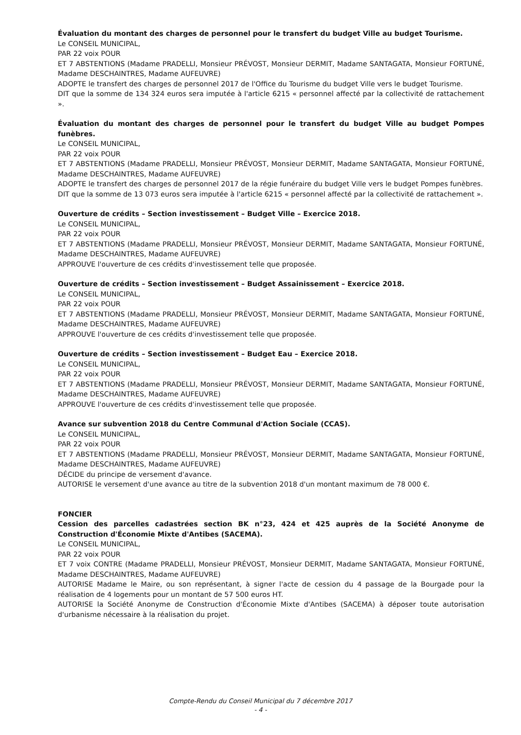Évaluation du montant des charges de personnel pour le transfert du budget Ville au budget Tourisme.
Le CONSEIL MUNICIPAL,
PAR 22 voix POUR
ET 7 ABSTENTIONS (Madame PRADELLI, Monsieur PRÉVOST, Monsieur DERMIT, Madame SANTAGATA, Monsieur FORTUNÉ, Madame DESCHAINTRES, Madame AUFEUVRE)
ADOPTE le transfert des charges de personnel 2017 de l'Office du Tourisme du budget Ville vers le budget Tourisme.
DIT que la somme de 134 324 euros sera imputée à l'article 6215 « personnel affecté par la collectivité de rattachement ».
Évaluation du montant des charges de personnel pour le transfert du budget Ville au budget Pompes funèbres.
Le CONSEIL MUNICIPAL,
PAR 22 voix POUR
ET 7 ABSTENTIONS (Madame PRADELLI, Monsieur PRÉVOST, Monsieur DERMIT, Madame SANTAGATA, Monsieur FORTUNÉ, Madame DESCHAINTRES, Madame AUFEUVRE)
ADOPTE le transfert des charges de personnel 2017 de la régie funéraire du budget Ville vers le budget Pompes funèbres.
DIT que la somme de 13 073 euros sera imputée à l'article 6215 « personnel affecté par la collectivité de rattachement ».
Ouverture de crédits – Section investissement – Budget Ville – Exercice 2018.
Le CONSEIL MUNICIPAL,
PAR 22 voix POUR
ET 7 ABSTENTIONS (Madame PRADELLI, Monsieur PRÉVOST, Monsieur DERMIT, Madame SANTAGATA, Monsieur FORTUNÉ, Madame DESCHAINTRES, Madame AUFEUVRE)
APPROUVE l'ouverture de ces crédits d'investissement telle que proposée.
Ouverture de crédits – Section investissement – Budget Assainissement – Exercice 2018.
Le CONSEIL MUNICIPAL,
PAR 22 voix POUR
ET 7 ABSTENTIONS (Madame PRADELLI, Monsieur PRÉVOST, Monsieur DERMIT, Madame SANTAGATA, Monsieur FORTUNÉ, Madame DESCHAINTRES, Madame AUFEUVRE)
APPROUVE l'ouverture de ces crédits d'investissement telle que proposée.
Ouverture de crédits – Section investissement – Budget Eau – Exercice 2018.
Le CONSEIL MUNICIPAL,
PAR 22 voix POUR
ET 7 ABSTENTIONS (Madame PRADELLI, Monsieur PRÉVOST, Monsieur DERMIT, Madame SANTAGATA, Monsieur FORTUNÉ, Madame DESCHAINTRES, Madame AUFEUVRE)
APPROUVE l'ouverture de ces crédits d'investissement telle que proposée.
Avance sur subvention 2018 du Centre Communal d'Action Sociale (CCAS).
Le CONSEIL MUNICIPAL,
PAR 22 voix POUR
ET 7 ABSTENTIONS (Madame PRADELLI, Monsieur PRÉVOST, Monsieur DERMIT, Madame SANTAGATA, Monsieur FORTUNÉ, Madame DESCHAINTRES, Madame AUFEUVRE)
DÉCIDE du principe de versement d'avance.
AUTORISE le versement d'une avance au titre de la subvention 2018 d'un montant maximum de 78 000 €.
FONCIER
Cession des parcelles cadastrées section BK n°23, 424 et 425 auprès de la Société Anonyme de Construction d'Économie Mixte d'Antibes (SACEMA).
Le CONSEIL MUNICIPAL,
PAR 22 voix POUR
ET 7 voix CONTRE (Madame PRADELLI, Monsieur PRÉVOST, Monsieur DERMIT, Madame SANTAGATA, Monsieur FORTUNÉ, Madame DESCHAINTRES, Madame AUFEUVRE)
AUTORISE Madame le Maire, ou son représentant, à signer l'acte de cession du 4 passage de la Bourgade pour la réalisation de 4 logements pour un montant de 57 500 euros HT.
AUTORISE la Société Anonyme de Construction d'Économie Mixte d'Antibes (SACEMA) à déposer toute autorisation d'urbanisme nécessaire à la réalisation du projet.
Compte-Rendu du Conseil Municipal du 7 décembre 2017
- 4 -